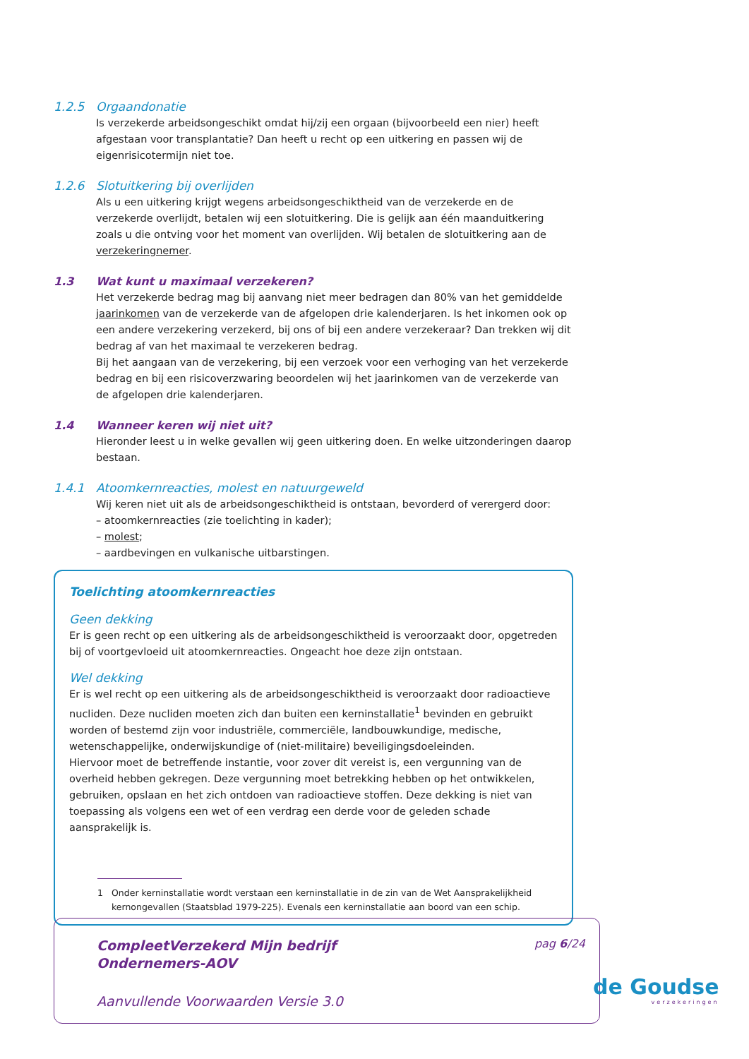1.2.5 Orgaandonatie
Is verzekerde arbeidsongeschikt omdat hij/zij een orgaan (bijvoorbeeld een nier) heeft afgestaan voor transplantatie? Dan heeft u recht op een uitkering en passen wij de eigenrisicotermijn niet toe.
1.2.6 Slotuitkering bij overlijden
Als u een uitkering krijgt wegens arbeidsongeschiktheid van de verzekerde en de verzekerde overlijdt, betalen wij een slotuitkering. Die is gelijk aan één maanduitkering zoals u die ontving voor het moment van overlijden. Wij betalen de slotuitkering aan de verzekeringnemer.
1.3 Wat kunt u maximaal verzekeren?
Het verzekerde bedrag mag bij aanvang niet meer bedragen dan 80% van het gemiddelde jaarinkomen van de verzekerde van de afgelopen drie kalenderjaren. Is het inkomen ook op een andere verzekering verzekerd, bij ons of bij een andere verzekeraar? Dan trekken wij dit bedrag af van het maximaal te verzekeren bedrag.
Bij het aangaan van de verzekering, bij een verzoek voor een verhoging van het verzekerde bedrag en bij een risicoverzwaring beoordelen wij het jaarinkomen van de verzekerde van de afgelopen drie kalenderjaren.
1.4 Wanneer keren wij niet uit?
Hieronder leest u in welke gevallen wij geen uitkering doen. En welke uitzonderingen daarop bestaan.
1.4.1 Atoomkernreacties, molest en natuurgeweld
Wij keren niet uit als de arbeidsongeschiktheid is ontstaan, bevorderd of verergerd door:
– atoomkernreacties (zie toelichting in kader);
– molest;
– aardbevingen en vulkanische uitbarstingen.
Toelichting atoomkernreacties
Geen dekking
Er is geen recht op een uitkering als de arbeidsongeschiktheid is veroorzaakt door, opgetreden bij of voortgevloeid uit atoomkernreacties. Ongeacht hoe deze zijn ontstaan.
Wel dekking
Er is wel recht op een uitkering als de arbeidsongeschiktheid is veroorzaakt door radioactieve nucliden. Deze nucliden moeten zich dan buiten een kerninstallatie<sup>1</sup> bevinden en gebruikt worden of bestemd zijn voor industriële, commerciële, landbouwkundige, medische, wetenschappelijke, onderwijskundige of (niet-militaire) beveiligingsdoeleinden.
Hiervoor moet de betreffende instantie, voor zover dit vereist is, een vergunning van de overheid hebben gekregen. Deze vergunning moet betrekking hebben op het ontwikkelen, gebruiken, opslaan en het zich ontdoen van radioactieve stoffen. Deze dekking is niet van toepassing als volgens een wet of een verdrag een derde voor de geleden schade aansprakelijk is.
1 Onder kerninstallatie wordt verstaan een kerninstallatie in de zin van de Wet Aansprakelijkheid kernongevallen (Staatsblad 1979-225). Evenals een kerninstallatie aan boord van een schip.
CompleetVerzekerd Mijn bedrijf
Ondernemers-AOV
pag 6/24
Aanvullende Voorwaarden Versie 3.0
de Goudse
verzekeringen